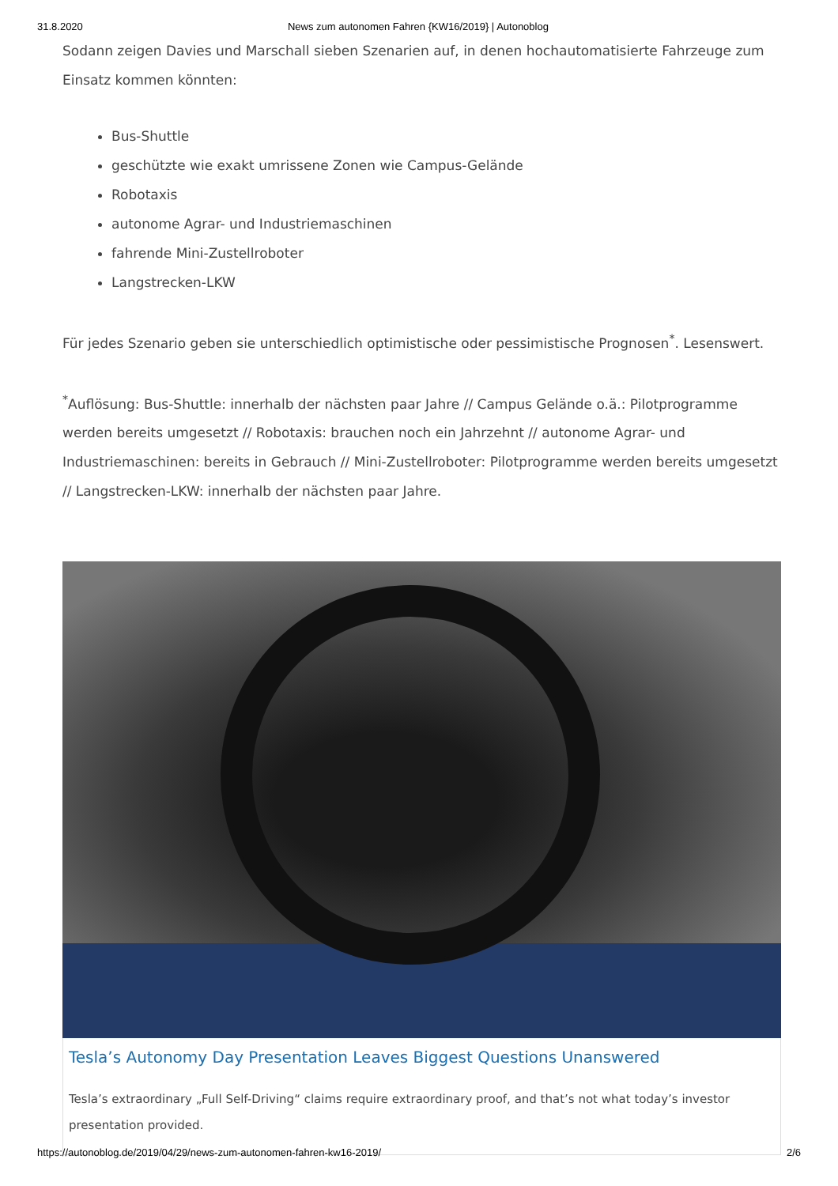31.8.2020 News zum autonomen Fahren {KW16/2019} | Autonoblog
Sodann zeigen Davies und Marschall sieben Szenarien auf, in denen hochautomatisierte Fahrzeuge zum Einsatz kommen könnten:
Bus-Shuttle
geschützte wie exakt umrissene Zonen wie Campus-Gelände
Robotaxis
autonome Agrar- und Industriemaschinen
fahrende Mini-Zustellroboter
Langstrecken-LKW
Für jedes Szenario geben sie unterschiedlich optimistische oder pessimistische Prognosen<sup>*</sup>. Lesenswert.
<sup>*</sup> Auflösung: Bus-Shuttle: innerhalb der nächsten paar Jahre // Campus Gelände o.ä.: Pilotprogramme werden bereits umgesetzt // Robotaxis: brauchen noch ein Jahrzehnt // autonome Agrar- und Industriemaschinen: bereits in Gebrauch // Mini-Zustellroboter: Pilotprogramme werden bereits umgesetzt // Langstrecken-LKW: innerhalb der nächsten paar Jahre.
Tesla’s Autonomy Day Presentation Leaves Biggest Questions Unanswered
Tesla’s extraordinary „Full Self-Driving“ claims require extraordinary proof, and that’s not what today’s investor presentation provided.
https://autonoblog.de/2019/04/29/news-zum-autonomen-fahren-kw16-2019/ 2/6